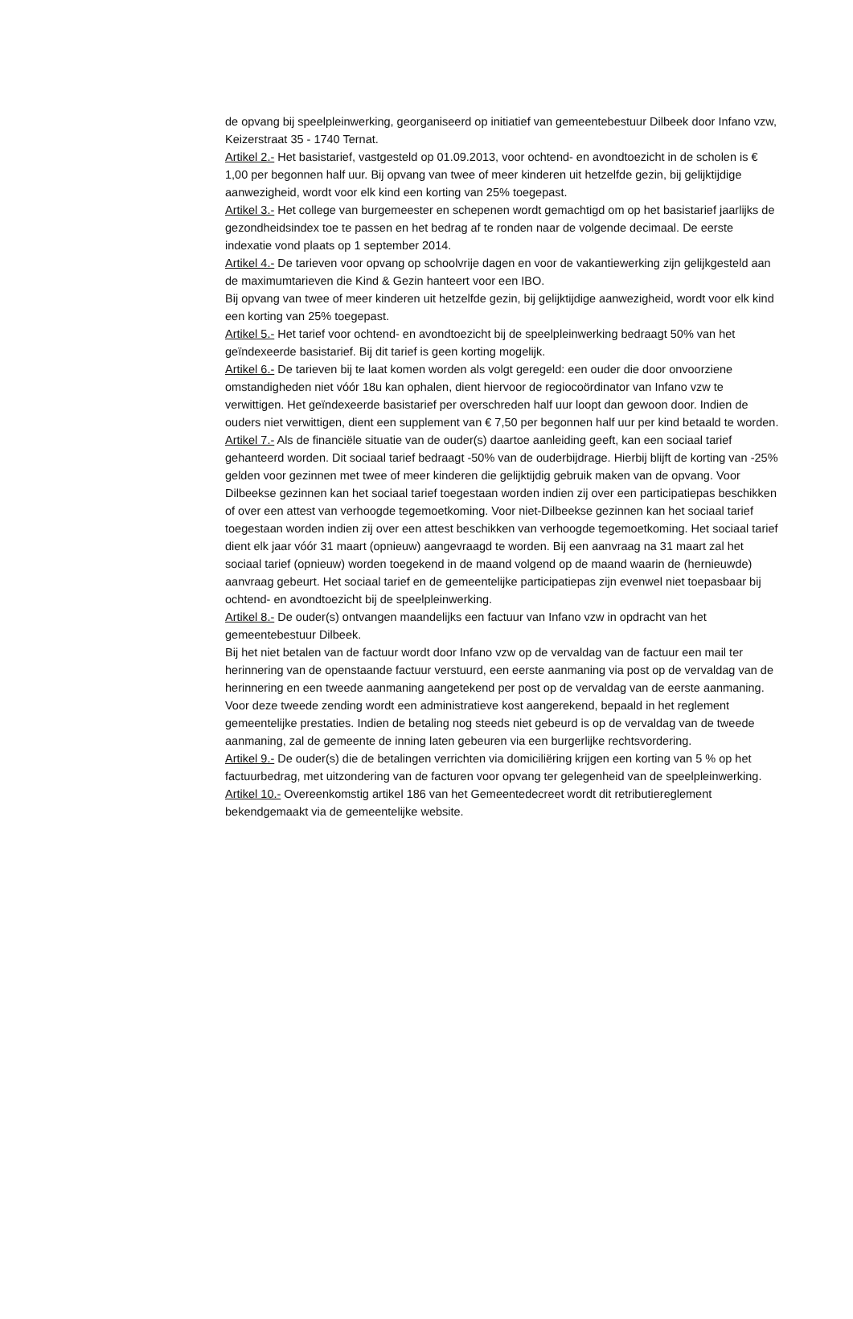de opvang bij speelpleinwerking, georganiseerd op initiatief van gemeentebestuur Dilbeek door Infano vzw, Keizerstraat 35 - 1740 Ternat.
Artikel 2.- Het basistarief, vastgesteld op 01.09.2013, voor ochtend- en avondtoezicht in de scholen is € 1,00 per begonnen half uur. Bij opvang van twee of meer kinderen uit hetzelfde gezin, bij gelijktijdige aanwezigheid, wordt voor elk kind een korting van 25% toegepast.
Artikel 3.- Het college van burgemeester en schepenen wordt gemachtigd om op het basistarief jaarlijks de gezondheidsindex toe te passen en het bedrag af te ronden naar de volgende decimaal. De eerste indexatie vond plaats op 1 september 2014.
Artikel 4.- De tarieven voor opvang op schoolvrije dagen en voor de vakantiewerking zijn gelijkgesteld aan de maximumtarieven die Kind & Gezin hanteert voor een IBO.
Bij opvang van twee of meer kinderen uit hetzelfde gezin, bij gelijktijdige aanwezigheid, wordt voor elk kind een korting van 25% toegepast.
Artikel 5.- Het tarief voor ochtend- en avondtoezicht bij de speelpleinwerking bedraagt 50% van het geïndexeerde basistarief. Bij dit tarief is geen korting mogelijk.
Artikel 6.- De tarieven bij te laat komen worden als volgt geregeld: een ouder die door onvoorziene omstandigheden niet vóór 18u kan ophalen, dient hiervoor de regiocoördinator van Infano vzw te verwittigen. Het geïndexeerde basistarief per overschreden half uur loopt dan gewoon door. Indien de ouders niet verwittigen, dient een supplement van € 7,50 per begonnen half uur per kind betaald te worden.
Artikel 7.- Als de financiële situatie van de ouder(s) daartoe aanleiding geeft, kan een sociaal tarief gehanteerd worden. Dit sociaal tarief bedraagt -50% van de ouderbijdrage. Hierbij blijft de korting van -25% gelden voor gezinnen met twee of meer kinderen die gelijktijdig gebruik maken van de opvang. Voor Dilbeekse gezinnen kan het sociaal tarief toegestaan worden indien zij over een participatiepas beschikken of over een attest van verhoogde tegemoetkoming. Voor niet-Dilbeekse gezinnen kan het sociaal tarief toegestaan worden indien zij over een attest beschikken van verhoogde tegemoetkoming. Het sociaal tarief dient elk jaar vóór 31 maart (opnieuw) aangevraagd te worden. Bij een aanvraag na 31 maart zal het sociaal tarief (opnieuw) worden toegekend in de maand volgend op de maand waarin de (hernieuwde) aanvraag gebeurt. Het sociaal tarief en de gemeentelijke participatiepas zijn evenwel niet toepasbaar bij ochtend- en avondtoezicht bij de speelpleinwerking.
Artikel 8.- De ouder(s) ontvangen maandelijks een factuur van Infano vzw in opdracht van het gemeentebestuur Dilbeek.
Bij het niet betalen van de factuur wordt door Infano vzw op de vervaldag van de factuur een mail ter herinnering van de openstaande factuur verstuurd, een eerste aanmaning via post op de vervaldag van de herinnering en een tweede aanmaning aangetekend per post op de vervaldag van de eerste aanmaning. Voor deze tweede zending wordt een administratieve kost aangerekend, bepaald in het reglement gemeentelijke prestaties. Indien de betaling nog steeds niet gebeurd is op de vervaldag van de tweede aanmaning, zal de gemeente de inning laten gebeuren via een burgerlijke rechtsvordering.
Artikel 9.- De ouder(s) die de betalingen verrichten via domiciliëring krijgen een korting van 5 % op het factuurbedrag, met uitzondering van de facturen voor opvang ter gelegenheid van de speelpleinwerking.
Artikel 10.- Overeenkomstig artikel 186 van het Gemeentedecreet wordt dit retributiereglement bekendgemaakt via de gemeentelijke website.